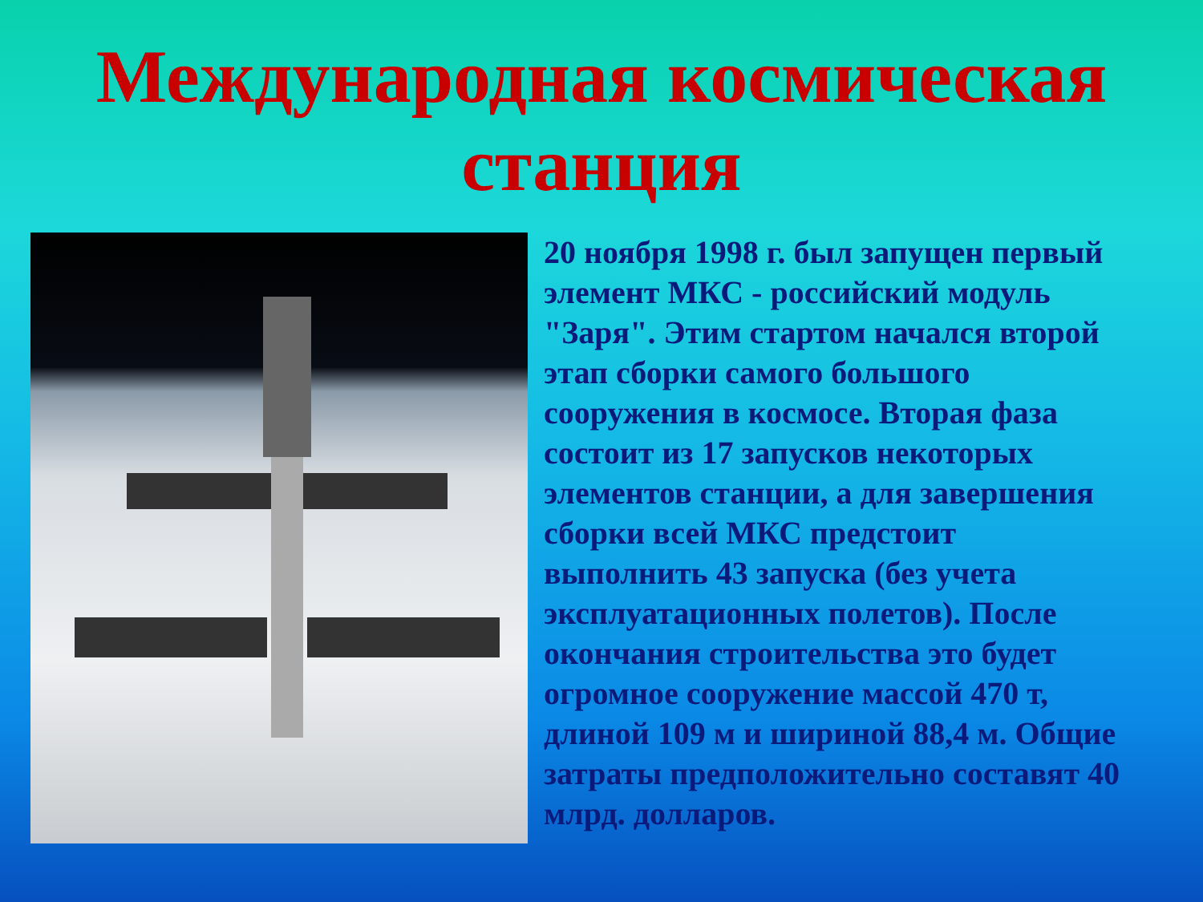Международная космическая станция
20 ноября 1998 г. был запущен первый элемент МКС - российский модуль "Заря". Этим стартом начался второй этап сборки самого большого сооружения в космосе. Вторая фаза состоит из 17 запусков некоторых элементов станции, а для завершения сборки всей МКС предстоит выполнить 43 запуска (без учета эксплуатационных полетов). После окончания строительства это будет огромное сооружение массой 470 т, длиной 109 м и шириной 88,4 м. Общие затраты предположительно составят 40 млрд. долларов.